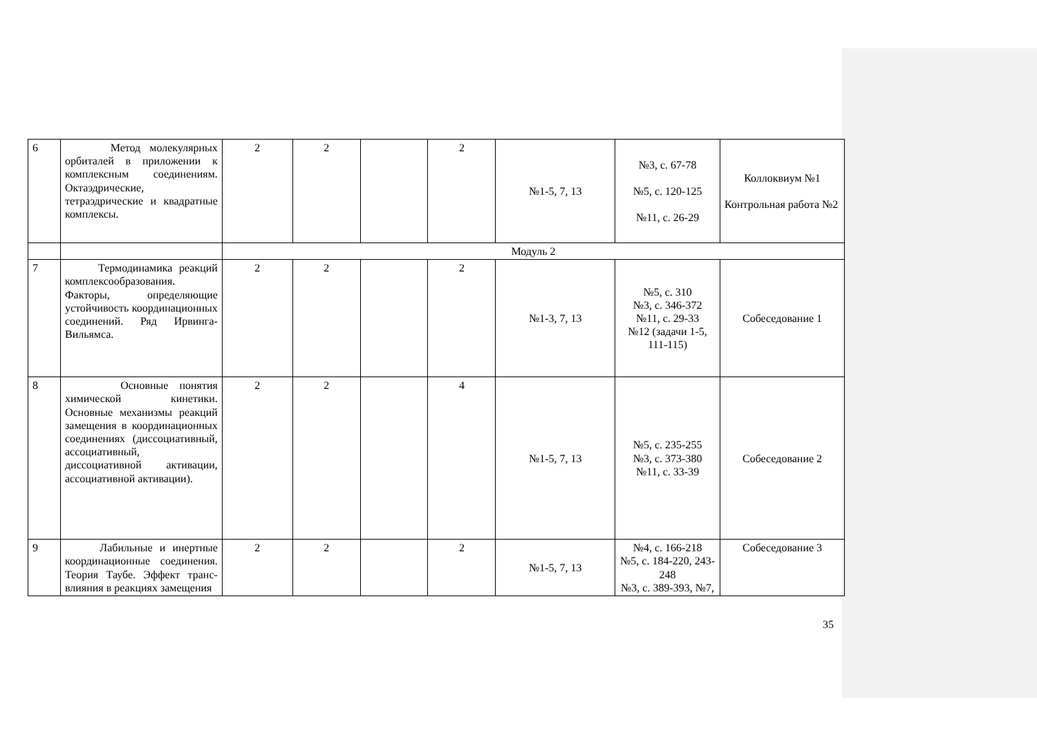| 6 | Метод молекулярных орбиталей в приложении к комплексным соединениям. Октаэдрические, тетраэдрические и квадратные комплексы. | 2 | 2 | | 2 | №1-5, 7, 13 | №3, с. 67-78 №5, с. 120-125 №11, с. 26-29 | Коллоквиум №1 Контрольная работа №2 |
| | | Модуль 2 | | | | | | |
| 7 | Термодинамика реакций комплексообразования. Факторы, определяющие устойчивость координационных соединений. Ряд Ирвинга-Вильямса. | 2 | 2 | | 2 | №1-3, 7, 13 | №5, с. 310 №3, с. 346-372 №11, с. 29-33 №12 (задачи 1-5, 111-115) | Собеседование 1 |
| 8 | Основные понятия химической кинетики. Основные механизмы реакций замещения в координационных соединениях (диссоциативный, ассоциативный, диссоциативной активации, ассоциативной активации). | 2 | 2 | | 4 | №1-5, 7, 13 | №5, с. 235-255 №3, с. 373-380 №11, с. 33-39 | Собеседование 2 |
| 9 | Лабильные и инертные координационные соединения. Теория Таубе. Эффект транс-влияния в реакциях замещения | 2 | 2 | | 2 | №1-5, 7, 13 | №4, с. 166-218 №5, с. 184-220, 243-248 №3, с. 389-393, №7, | Собеседование 3 |
35